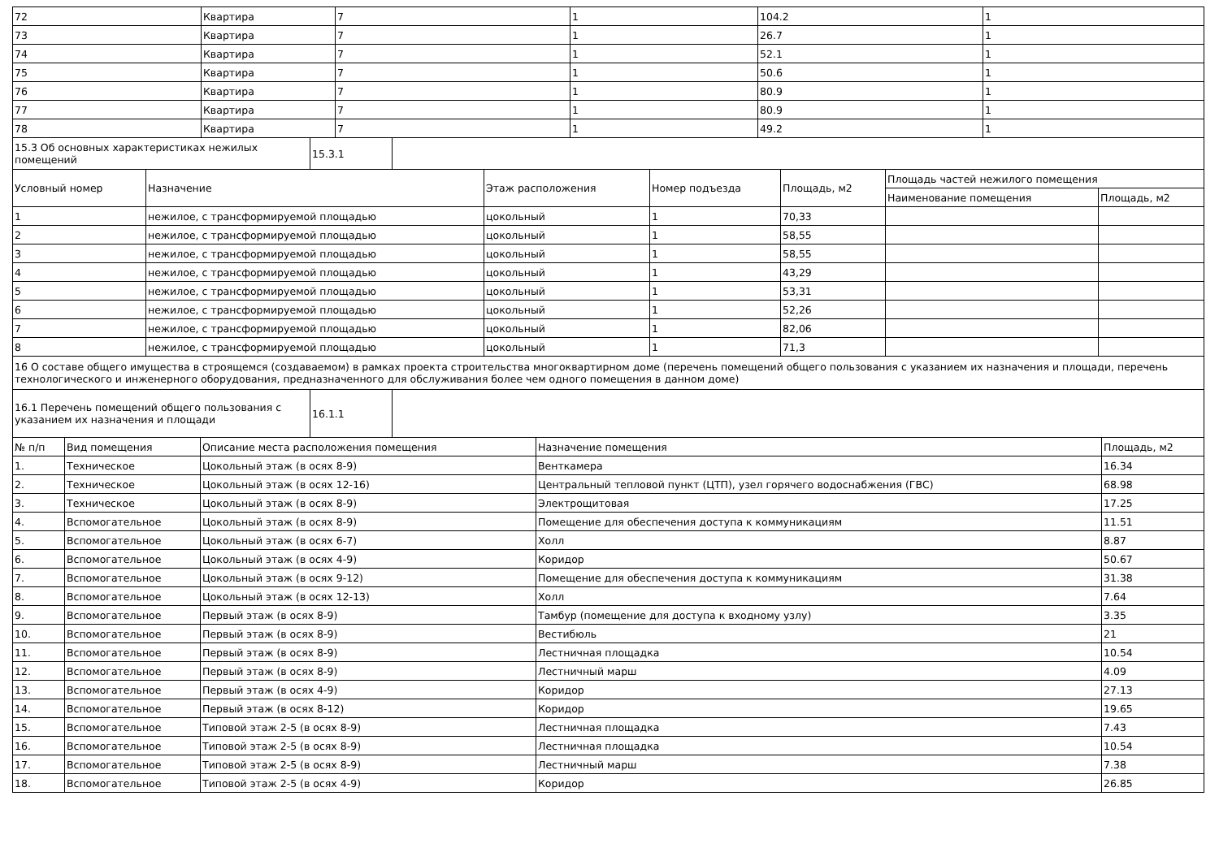| 72 | Квартира | 7 | 1 | 104.2 | 1 |
| 73 | Квартира | 7 | 1 | 26.7 | 1 |
| 74 | Квартира | 7 | 1 | 52.1 | 1 |
| 75 | Квартира | 7 | 1 | 50.6 | 1 |
| 76 | Квартира | 7 | 1 | 80.9 | 1 |
| 77 | Квартира | 7 | 1 | 80.9 | 1 |
| 78 | Квартира | 7 | 1 | 49.2 | 1 |
| 15.3 Об основных характеристиках нежилых помещений | 15.3.1 | |
| Условный номер | Назначение | Этаж расположения | Номер подъезда | Площадь, м2 | Площадь частей нежилого помещения | |
| --- | --- | --- | --- | --- | --- | --- |
| | | | | | Наименование помещения | Площадь, м2 |
| 1 | нежилое, с трансформируемой площадью | цокольный | 1 | 70,33 | | |
| 2 | нежилое, с трансформируемой площадью | цокольный | 1 | 58,55 | | |
| 3 | нежилое, с трансформируемой площадью | цокольный | 1 | 58,55 | | |
| 4 | нежилое, с трансформируемой площадью | цокольный | 1 | 43,29 | | |
| 5 | нежилое, с трансформируемой площадью | цокольный | 1 | 53,31 | | |
| 6 | нежилое, с трансформируемой площадью | цокольный | 1 | 52,26 | | |
| 7 | нежилое, с трансформируемой площадью | цокольный | 1 | 82,06 | | |
| 8 | нежилое, с трансформируемой площадью | цокольный | 1 | 71,3 | | |
| 16 О составе общего имущества в строящемся (создаваемом) в рамках проекта строительства многоквартирном доме (перечень помещений общего пользования с указанием их назначения и площади, перечень технологического и инженерного оборудования, предназначенного для обслуживания более чем одного помещения в данном доме) | | | | | | |
| 16.1 Перечень помещений общего пользования с указанием их назначения и площади | 16.1.1 | |
| № п/п | Вид помещения | Описание места расположения помещения | Назначение помещения | Площадь, м2 |
| --- | --- | --- | --- | --- |
| 1. | Техническое | Цокольный этаж (в осях 8-9) | Венткамера | 16.34 |
| 2. | Техническое | Цокольный этаж (в осях 12-16) | Центральный тепловой пункт (ЦТП), узел горячего водоснабжения (ГВС) | 68.98 |
| 3. | Техническое | Цокольный этаж (в осях 8-9) | Электрощитовая | 17.25 |
| 4. | Вспомогательное | Цокольный этаж (в осях 8-9) | Помещение для обеспечения доступа к коммуникациям | 11.51 |
| 5. | Вспомогательное | Цокольный этаж (в осях 6-7) | Холл | 8.87 |
| 6. | Вспомогательное | Цокольный этаж (в осях 4-9) | Коридор | 50.67 |
| 7. | Вспомогательное | Цокольный этаж (в осях 9-12) | Помещение для обеспечения доступа к коммуникациям | 31.38 |
| 8. | Вспомогательное | Цокольный этаж (в осях 12-13) | Холл | 7.64 |
| 9. | Вспомогательное | Первый этаж (в осях 8-9) | Тамбур (помещение для доступа к входному узлу) | 3.35 |
| 10. | Вспомогательное | Первый этаж (в осях 8-9) | Вестибюль | 21 |
| 11. | Вспомогательное | Первый этаж (в осях 8-9) | Лестничная площадка | 10.54 |
| 12. | Вспомогательное | Первый этаж (в осях 8-9) | Лестничный марш | 4.09 |
| 13. | Вспомогательное | Первый этаж (в осях 4-9) | Коридор | 27.13 |
| 14. | Вспомогательное | Первый этаж (в осях 8-12) | Коридор | 19.65 |
| 15. | Вспомогательное | Типовой этаж 2-5 (в осях 8-9) | Лестничная площадка | 7.43 |
| 16. | Вспомогательное | Типовой этаж 2-5 (в осях 8-9) | Лестничная площадка | 10.54 |
| 17. | Вспомогательное | Типовой этаж 2-5 (в осях 8-9) | Лестничный марш | 7.38 |
| 18. | Вспомогательное | Типовой этаж 2-5 (в осях 4-9) | Коридор | 26.85 |